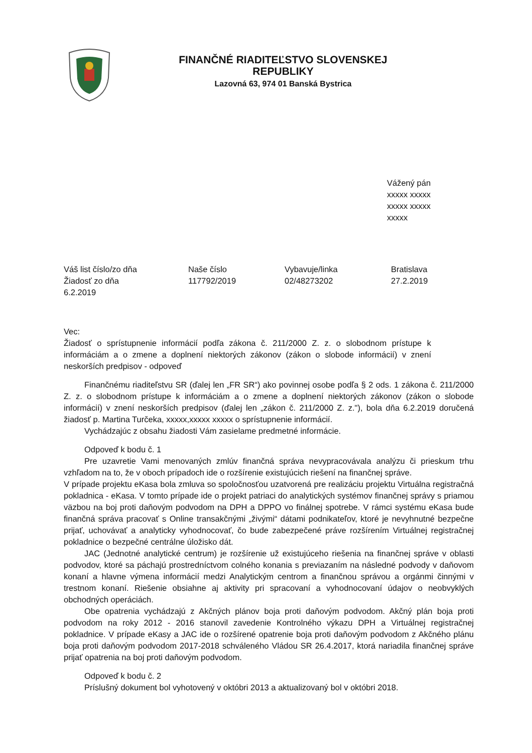FINANČNÉ RIADITEĽSTVO SLOVENSKEJ REPUBLIKY
Lazovná 63, 974 01 Banská Bystrica
Vážený pán
xxxxx xxxxx
xxxxx xxxxx
xxxxx
Váš list číslo/zo dňa
Žiadosť zo dňa
6.2.2019
Naše číslo
117792/2019
Vybavuje/linka
02/48273202
Bratislava
27.2.2019
Vec:
Žiadosť o sprístupnenie informácií podľa zákona č. 211/2000 Z. z. o slobodnom prístupe k informáciám a o zmene a doplnení niektorých zákonov (zákon o slobode informácií) v znení neskorších predpisov - odpoveď
Finančnému riaditeľstvu SR (ďalej len „FR SR“) ako povinnej osobe podľa § 2 ods. 1 zákona č. 211/2000 Z. z. o slobodnom prístupe k informáciám a o zmene a doplnení niektorých zákonov (zákon o slobode informácií) v znení neskorších predpisov (ďalej len „zákon č. 211/2000 Z. z."), bola dňa 6.2.2019 doručená žiadosť p. Martina Turčeka, xxxxx,xxxxx xxxxx o sprístupnenie informácií.
Vychádzajúc z obsahu žiadosti Vám zasielame predmetné informácie.
Odpoveď k bodu č. 1
Pre uzavretie Vami menovaných zmlúv finančná správa nevypracovávala analýzu či prieskum trhu vzhľadom na to, že v oboch prípadoch ide o rozšírenie existujúcich riešení na finančnej správe.
V prípade projektu eKasa bola zmluva so spoločnosťou uzatvorená pre realizáciu projektu Virtuálna registračná pokladnica - eKasa. V tomto prípade ide o projekt patriaci do analytických systémov finančnej správy s priamou väzbou na boj proti daňovým podvodom na DPH a DPPO vo finálnej spotrebe. V rámci systému eKasa bude finančná správa pracovať s Online transakčnými „živými“ dátami podnikateľov, ktoré je nevyhnutné bezpečne prijať, uchovávať a analyticky vyhodnocovať, čo bude zabezpečené práve rozšírením Virtuálnej registračnej pokladnice o bezpečné centrálne úložisko dát.
JAC (Jednotné analytické centrum) je rozšírenie už existujúceho riešenia na finančnej správe v oblasti podvodov, ktoré sa páchajú prostredníctvom colného konania s previazaním na následné podvody v daňovom konaní a hlavne výmena informácií medzi Analytickým centrom a finančnou správou a orgánmi činnými v trestnom konaní. Riešenie obsiahne aj aktivity pri spracovaní a vyhodnocovaní údajov o neobvyklých obchodných operáciách.
Obe opatrenia vychádzajú z Akčných plánov boja proti daňovým podvodom. Akčný plán boja proti podvodom na roky 2012 - 2016 stanovil zavedenie Kontrolného výkazu DPH a Virtuálnej registračnej pokladnice. V prípade eKasy a JAC ide o rozšírené opatrenie boja proti daňovým podvodom z Akčného plánu boja proti daňovým podvodom 2017-2018 schváleného Vládou SR 26.4.2017, ktorá nariadila finančnej správe prijať opatrenia na boj proti daňovým podvodom.
Odpoveď k bodu č. 2
Príslušný dokument bol vyhotovený v októbri 2013 a aktualizovaný bol v októbri 2018.